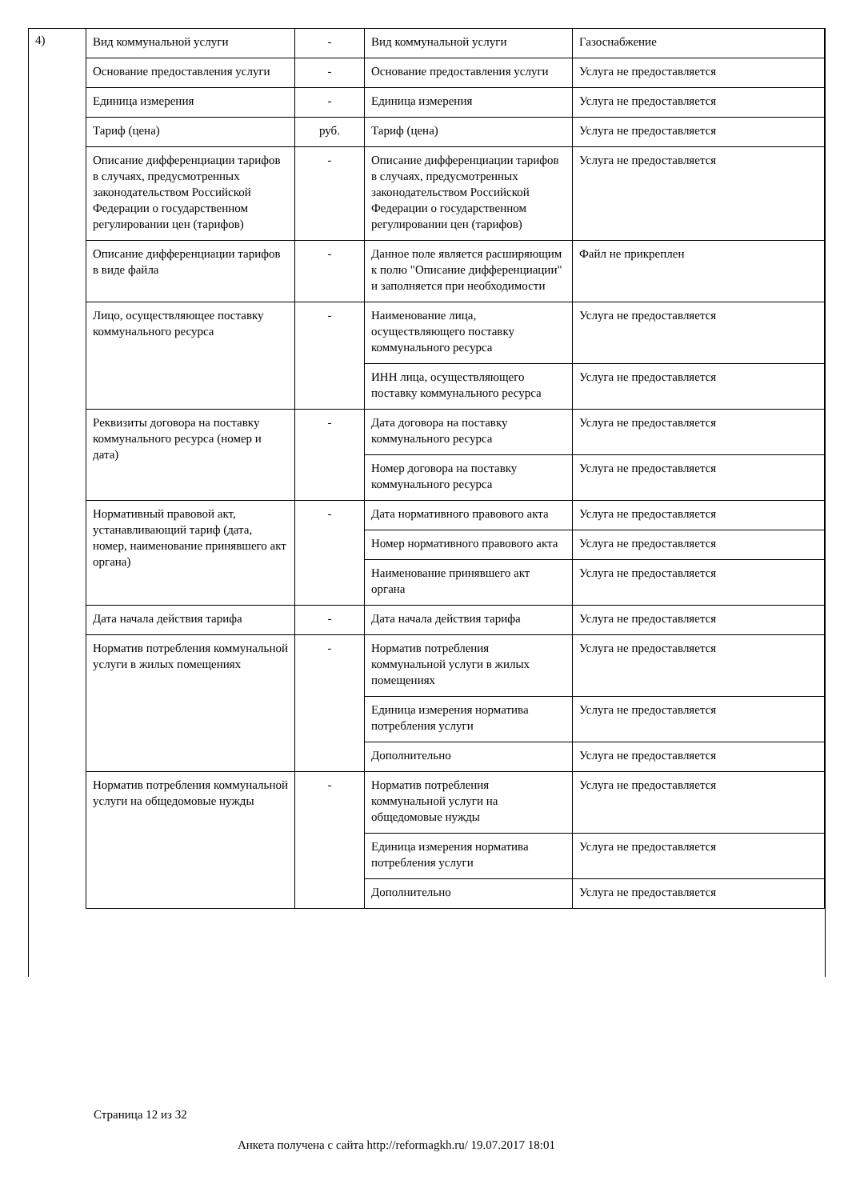4)
| Вид коммунальной услуги | - | Вид коммунальной услуги | Газоснабжение |
| Основание предоставления услуги | - | Основание предоставления услуги | Услуга не предоставляется |
| Единица измерения | - | Единица измерения | Услуга не предоставляется |
| Тариф (цена) | руб. | Тариф (цена) | Услуга не предоставляется |
| Описание дифференциации тарифов в случаях, предусмотренных законодательством Российской Федерации о государственном регулировании цен (тарифов) | - | Описание дифференциации тарифов в случаях, предусмотренных законодательством Российской Федерации о государственном регулировании цен (тарифов) | Услуга не предоставляется |
| Описание дифференциации тарифов в виде файла | - | Данное поле является расширяющим к полю "Описание дифференциации" и заполняется при необходимости | Файл не прикреплен |
| Лицо, осуществляющее поставку коммунального ресурса | - | Наименование лица, осуществляющего поставку коммунального ресурса | Услуга не предоставляется |
| | | ИНН лица, осуществляющего поставку коммунального ресурса | Услуга не предоставляется |
| Реквизиты договора на поставку коммунального ресурса (номер и дата) | - | Дата договора на поставку коммунального ресурса | Услуга не предоставляется |
| | | Номер договора на поставку коммунального ресурса | Услуга не предоставляется |
| Нормативный правовой акт, устанавливающий тариф (дата, номер, наименование принявшего акт органа) | - | Дата нормативного правового акта | Услуга не предоставляется |
| | | Номер нормативного правового акта | Услуга не предоставляется |
| | | Наименование принявшего акт органа | Услуга не предоставляется |
| Дата начала действия тарифа | - | Дата начала действия тарифа | Услуга не предоставляется |
| Норматив потребления коммунальной услуги в жилых помещениях | - | Норматив потребления коммунальной услуги в жилых помещениях | Услуга не предоставляется |
| | | Единица измерения норматива потребления услуги | Услуга не предоставляется |
| | | Дополнительно | Услуга не предоставляется |
| Норматив потребления коммунальной услуги на общедомовые нужды | - | Норматив потребления коммунальной услуги на общедомовые нужды | Услуга не предоставляется |
| | | Единица измерения норматива потребления услуги | Услуга не предоставляется |
| | | Дополнительно | Услуга не предоставляется |
Страница 12 из 32
Анкета получена с сайта http://reformagkh.ru/ 19.07.2017 18:01